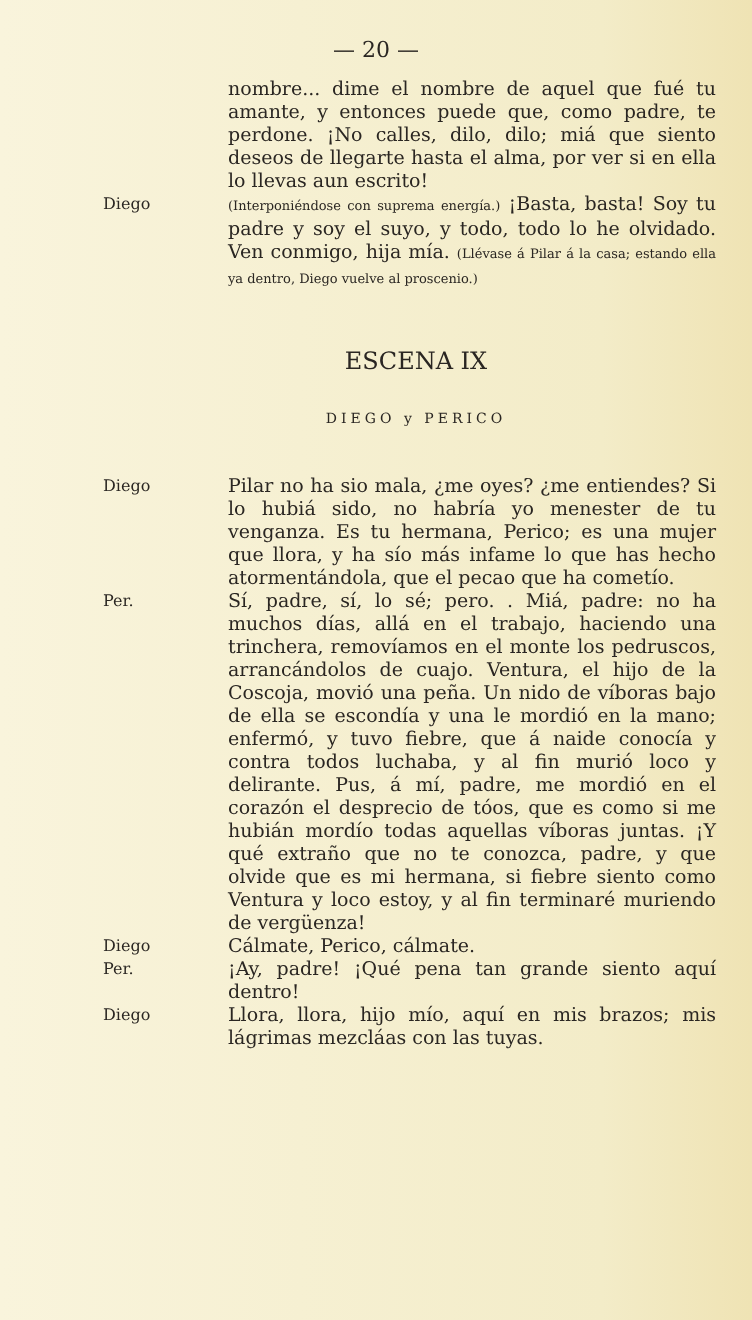— 20 —
nombre... dime el nombre de aquel que fué tu amante, y entonces puede que, como padre, te perdone. ¡No calles, dilo, dilo; miá que siento deseos de llegarte hasta el alma, por ver si en ella lo llevas aun escrito!
Diego
(Interponiéndose con suprema energía.) ¡Basta, basta! Soy tu padre y soy el suyo, y todo, todo lo he olvidado. Ven conmigo, hija mía. (Llévase á Pilar á la casa; estando ella ya dentro, Diego vuelve al proscenio.)
ESCENA IX
DIEGO y PERICO
Diego
Pilar no ha sio mala, ¿me oyes? ¿me entiendes? Si lo hubiá sido, no habría yo menester de tu venganza. Es tu hermana, Perico; es una mujer que llora, y ha sío más infame lo que has hecho atormentándola, que el pecao que ha cometío.
Per.
Sí, padre, sí, lo sé; pero. . Miá, padre: no ha muchos días, allá en el trabajo, haciendo una trinchera, removíamos en el monte los pedruscos, arrancándolos de cuajo. Ventura, el hijo de la Coscoja, movió una peña. Un nido de víboras bajo de ella se escondía y una le mordió en la mano; enfermó, y tuvo fiebre, que á naide conocía y contra todos luchaba, y al fin murió loco y delirante. Pus, á mí, padre, me mordió en el corazón el desprecio de tóos, que es como si me hubián mordío todas aquellas víboras juntas. ¡Y qué extraño que no te conozca, padre, y que olvide que es mi hermana, si fiebre siento como Ventura y loco estoy, y al fin terminaré muriendo de vergüenza!
Diego
Cálmate, Perico, cálmate.
Per.
¡Ay, padre! ¡Qué pena tan grande siento aquí dentro!
Diego
Llora, llora, hijo mío, aquí en mis brazos; mis lágrimas mezcláas con las tuyas.